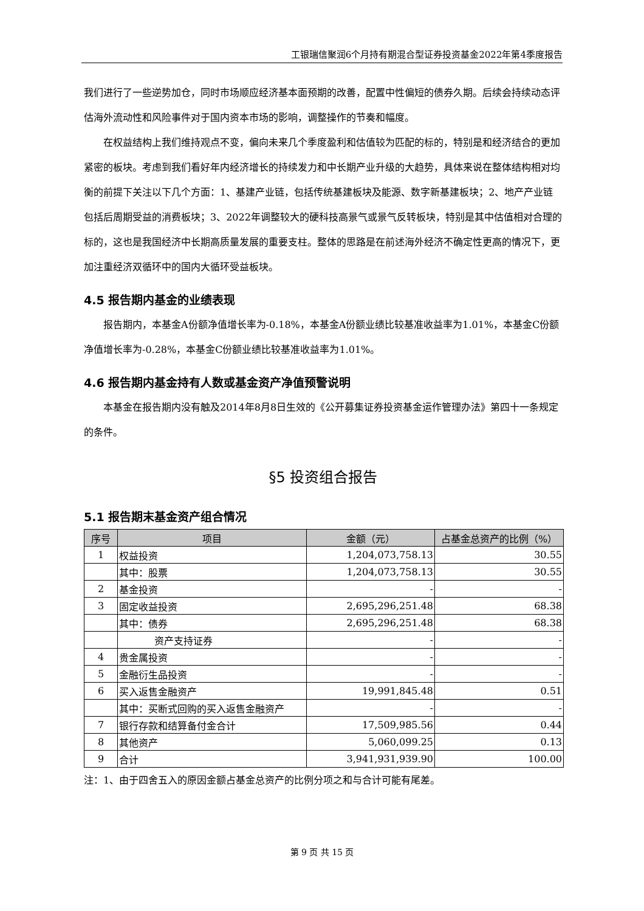工银瑞信聚润6个月持有期混合型证券投资基金2022年第4季度报告
我们进行了一些逆势加仓，同时市场顺应经济基本面预期的改善，配置中性偏短的债券久期。后续会持续动态评估海外流动性和风险事件对于国内资本市场的影响，调整操作的节奏和幅度。
在权益结构上我们维持观点不变，偏向未来几个季度盈利和估值较为匹配的标的，特别是和经济结合的更加紧密的板块。考虑到我们看好年内经济增长的持续发力和中长期产业升级的大趋势，具体来说在整体结构相对均衡的前提下关注以下几个方面：1、基建产业链，包括传统基建板块及能源、数字新基建板块；2、地产产业链包括后周期受益的消费板块；3、2022年调整较大的硬科技高景气或景气反转板块，特别是其中估值相对合理的标的，这也是我国经济中长期高质量发展的重要支柱。整体的思路是在前述海外经济不确定性更高的情况下，更加注重经济双循环中的国内大循环受益板块。
4.5 报告期内基金的业绩表现
报告期内，本基金A份额净值增长率为-0.18%，本基金A份额业绩比较基准收益率为1.01%，本基金C份额净值增长率为-0.28%，本基金C份额业绩比较基准收益率为1.01%。
4.6 报告期内基金持有人数或基金资产净值预警说明
本基金在报告期内没有触及2014年8月8日生效的《公开募集证券投资基金运作管理办法》第四十一条规定的条件。
§5 投资组合报告
5.1 报告期末基金资产组合情况
| 序号 | 项目 | 金额（元） | 占基金总资产的比例（%） |
| --- | --- | --- | --- |
| 1 | 权益投资 | 1,204,073,758.13 | 30.55 |
| | 其中：股票 | 1,204,073,758.13 | 30.55 |
| 2 | 基金投资 | - | - |
| 3 | 固定收益投资 | 2,695,296,251.48 | 68.38 |
| | 其中：债券 | 2,695,296,251.48 | 68.38 |
| | 资产支持证券 | - | - |
| 4 | 贵金属投资 | - | - |
| 5 | 金融衍生品投资 | - | - |
| 6 | 买入返售金融资产 | 19,991,845.48 | 0.51 |
| | 其中：买断式回购的买入返售金融资产 | - | - |
| 7 | 银行存款和结算备付金合计 | 17,509,985.56 | 0.44 |
| 8 | 其他资产 | 5,060,099.25 | 0.13 |
| 9 | 合计 | 3,941,931,939.90 | 100.00 |
注：1、由于四舍五入的原因金额占基金总资产的比例分项之和与合计可能有尾差。
第 9 页 共 15 页